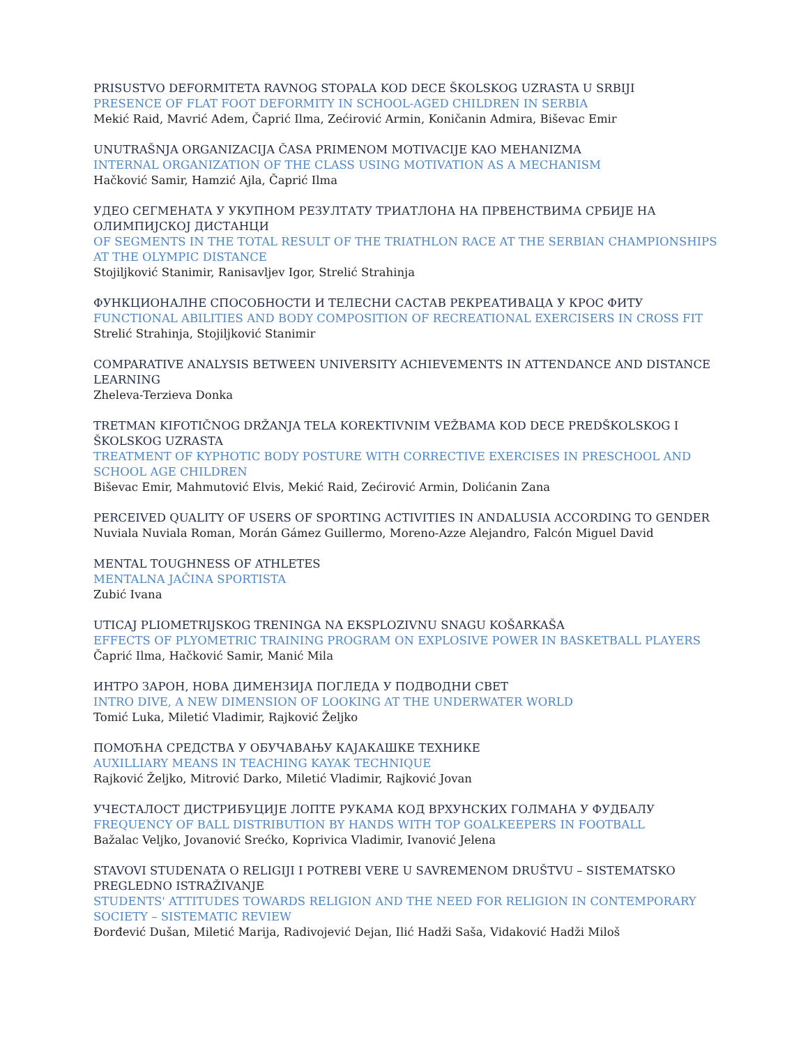PRISUSTVO DEFORMITETA RAVNOG STOPALA KOD DECE ŠKOLSKOG UZRASTA U SRBIJI
PRESENCE OF FLAT FOOT DEFORMITY IN SCHOOL-AGED CHILDREN IN SERBIA
Mekić Raid, Mavrić Adem, Čaprić Ilma, Zećirović Armin, Koničanin Admira, Biševac Emir
UNUTRAŠNJA ORGANIZACIJA ČASA PRIMENOM MOTIVACIJE KAO MEHANIZMA
INTERNAL ORGANIZATION OF THE CLASS USING MOTIVATION AS A MECHANISM
Hačković Samir, Hamzić Ajla, Čaprić Ilma
УДЕО СЕГМЕНАТА У УКУПНОМ РЕЗУЛТАТУ ТРИАТЛОНА НА ПРВЕНСТВИМА СРБИЈЕ НА ОЛИМПИЈСКОЈ ДИСТАНЦИ
OF SEGMENTS IN THE TOTAL RESULT OF THE TRIATHLON RACE AT THE SERBIAN CHAMPIONSHIPS AT THE OLYMPIC DISTANCE
Stojiljković Stanimir, Ranisavljev Igor, Strelić Strahinja
ФУНКЦИОНАЛНЕ СПОСОБНОСТИ И ТЕЛЕСНИ САСТАВ РЕКРЕАТИВАЦА У КРОС ФИТУ
FUNCTIONAL ABILITIES AND BODY COMPOSITION OF RECREATIONAL EXERCISERS IN CROSS FIT
Strelić Strahinja, Stojiljković Stanimir
COMPARATIVE ANALYSIS BETWEEN UNIVERSITY ACHIEVEMENTS IN ATTENDANCE AND DISTANCE LEARNING
Zheleva-Terzieva Donka
TRETMAN KIFOTIČNOG DRŽANJA TELA KOREKTIVNIM VEŽBAMA KOD DECE PREDŠKOLSKOG I ŠKOLSKOG UZRASTA
TREATMENT OF KYPHOTIC BODY POSTURE WITH CORRECTIVE EXERCISES IN PRESCHOOL AND SCHOOL AGE CHILDREN
Biševac Emir, Mahmutović Elvis, Mekić Raid, Zećirović Armin, Dolićanin Zana
PERCEIVED QUALITY OF USERS OF SPORTING ACTIVITIES IN ANDALUSIA ACCORDING TO GENDER
Nuviala Nuviala Roman, Morán Gámez Guillermo, Moreno-Azze Alejandro, Falcón Miguel David
MENTAL TOUGHNESS OF ATHLETES
MENTALNA JAČINA SPORTISTA
Zubić Ivana
UTICAJ PLIOMETRIJSKOG TRENINGA NA EKSPLOZIVNU SNAGU KOŠARKAŠA
EFFECTS OF PLYOMETRIC TRAINING PROGRAM ON EXPLOSIVE POWER IN BASKETBALL PLAYERS
Čaprić Ilma, Hačković Samir, Manić Mila
ИНТРО ЗАРОН, НОВА ДИМЕНЗИЈА ПОГЛЕДА У ПОДВОДНИ СВЕТ
INTRO DIVE, A NEW DIMENSION OF LOOKING AT THE UNDERWATER WORLD
Tomić Luka, Miletić Vladimir, Rajković Željko
ПОМОЋНА СРЕДСТВА У ОБУЧАВАЊУ КАЈАКАШКЕ ТЕХНИКЕ
AUXILLIARY MEANS IN TEACHING KAYAK TECHNIQUE
Rajković Željko, Mitrović Darko, Miletić Vladimir, Rajković Jovan
УЧЕСТАЛОСТ ДИСТРИБУЦИЈЕ ЛОПТЕ РУКАМА КОД ВРХУНСКИХ ГОЛМАНА У ФУДБАЛУ
FREQUENCY OF BALL DISTRIBUTION BY HANDS WITH TOP GOALKEEPERS IN FOOTBALL
Bažalac Veljko, Jovanović Srećko, Koprivica Vladimir, Ivanović Jelena
STAVOVI STUDENATA O RELIGIJI I POTREBI VERE U SAVREMENOM DRUŠTVU – SISTEMATSKO PREGLEDNO ISTRAŽIVANJE
STUDENTS' ATTITUDES TOWARDS RELIGION AND THE NEED FOR RELIGION IN CONTEMPORARY SOCIETY – SISTEMATIC REVIEW
Đorđević Dušan, Miletić Marija, Radivojević Dejan, Ilić Hadži Saša, Vidaković Hadži Miloš